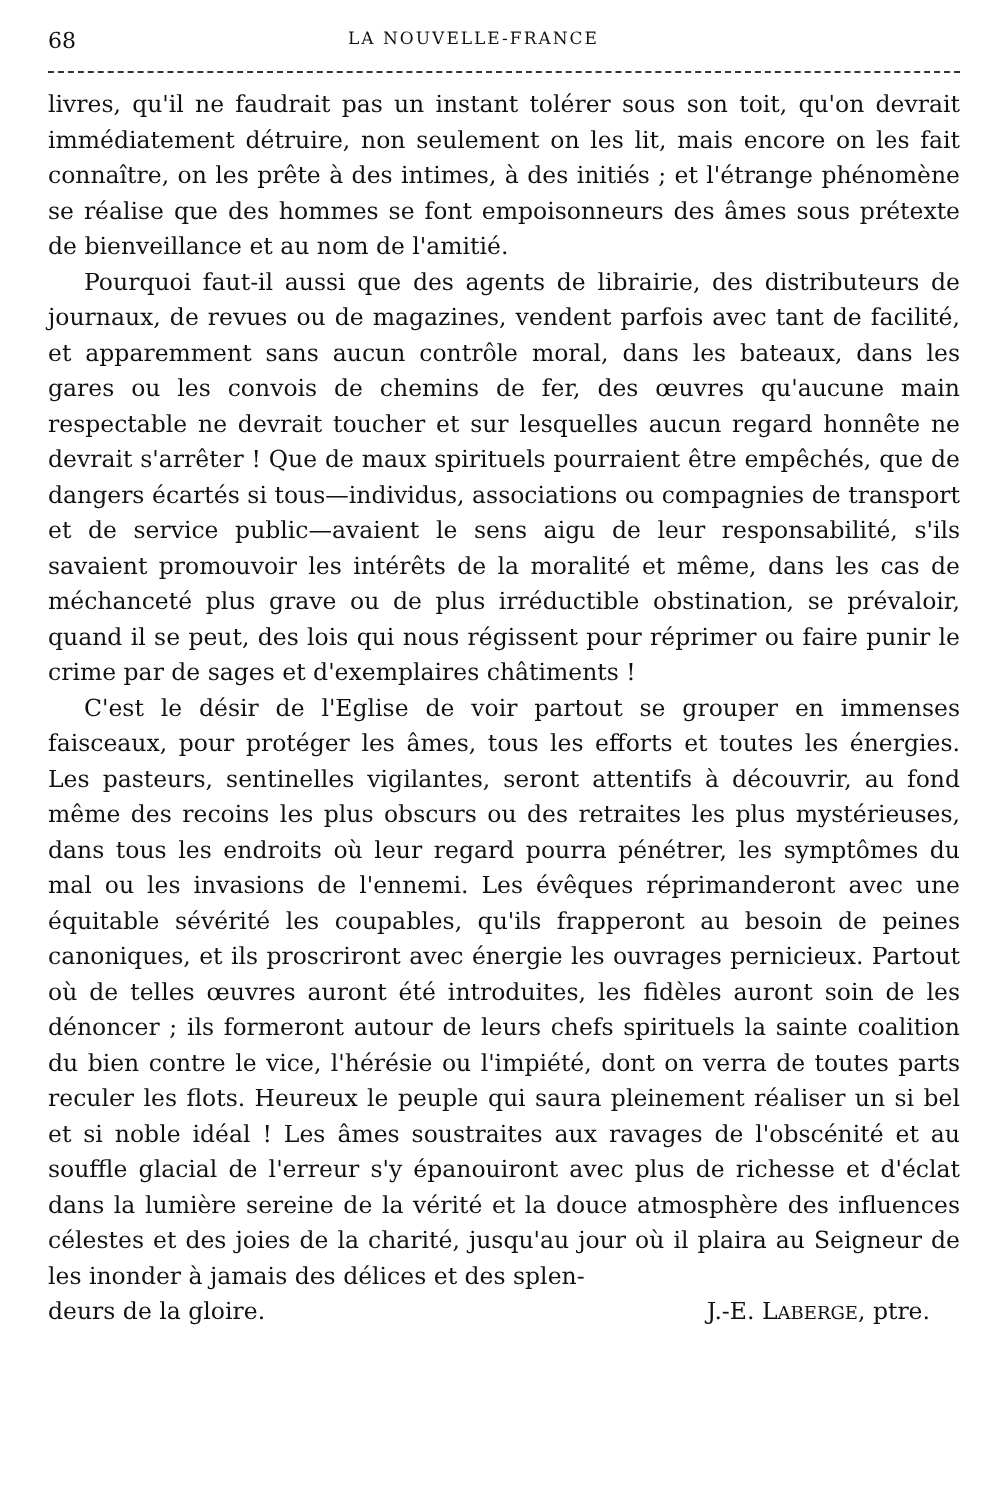68 LA NOUVELLE-FRANCE
livres, qu'il ne faudrait pas un instant tolérer sous son toit, qu'on devrait immédiatement détruire, non seulement on les lit, mais encore on les fait connaître, on les prête à des intimes, à des initiés ; et l'étrange phénomène se réalise que des hommes se font empoisonneurs des âmes sous prétexte de bienveillance et au nom de l'amitié.
Pourquoi faut-il aussi que des agents de librairie, des distributeurs de journaux, de revues ou de magazines, vendent parfois avec tant de facilité, et apparemment sans aucun contrôle moral, dans les bateaux, dans les gares ou les convois de chemins de fer, des œuvres qu'aucune main respectable ne devrait toucher et sur lesquelles aucun regard honnête ne devrait s'arrêter ! Que de maux spirituels pourraient être empêchés, que de dangers écartés si tous—individus, associations ou compagnies de transport et de service public—avaient le sens aigu de leur responsabilité, s'ils savaient promouvoir les intérêts de la moralité et même, dans les cas de méchanceté plus grave ou de plus irréductible obstination, se prévaloir, quand il se peut, des lois qui nous régissent pour réprimer ou faire punir le crime par de sages et d'exemplaires châtiments !
C'est le désir de l'Eglise de voir partout se grouper en immenses faisceaux, pour protéger les âmes, tous les efforts et toutes les énergies. Les pasteurs, sentinelles vigilantes, seront attentifs à découvrir, au fond même des recoins les plus obscurs ou des retraites les plus mystérieuses, dans tous les endroits où leur regard pourra pénétrer, les symptômes du mal ou les invasions de l'ennemi. Les évêques réprimanderont avec une équitable sévérité les coupables, qu'ils frapperont au besoin de peines canoniques, et ils proscriront avec énergie les ouvrages pernicieux. Partout où de telles œuvres auront été introduites, les fidèles auront soin de les dénoncer ; ils formeront autour de leurs chefs spirituels la sainte coalition du bien contre le vice, l'hérésie ou l'impiété, dont on verra de toutes parts reculer les flots. Heureux le peuple qui saura pleinement réaliser un si bel et si noble idéal ! Les âmes soustraites aux ravages de l'obscénité et au souffle glacial de l'erreur s'y épanouiront avec plus de richesse et d'éclat dans la lumière sereine de la vérité et la douce atmosphère des influences célestes et des joies de la charité, jusqu'au jour où il plaira au Seigneur de les inonder à jamais des délices et des splen-
deurs de la gloire. J.-E. LABERGE, ptre.